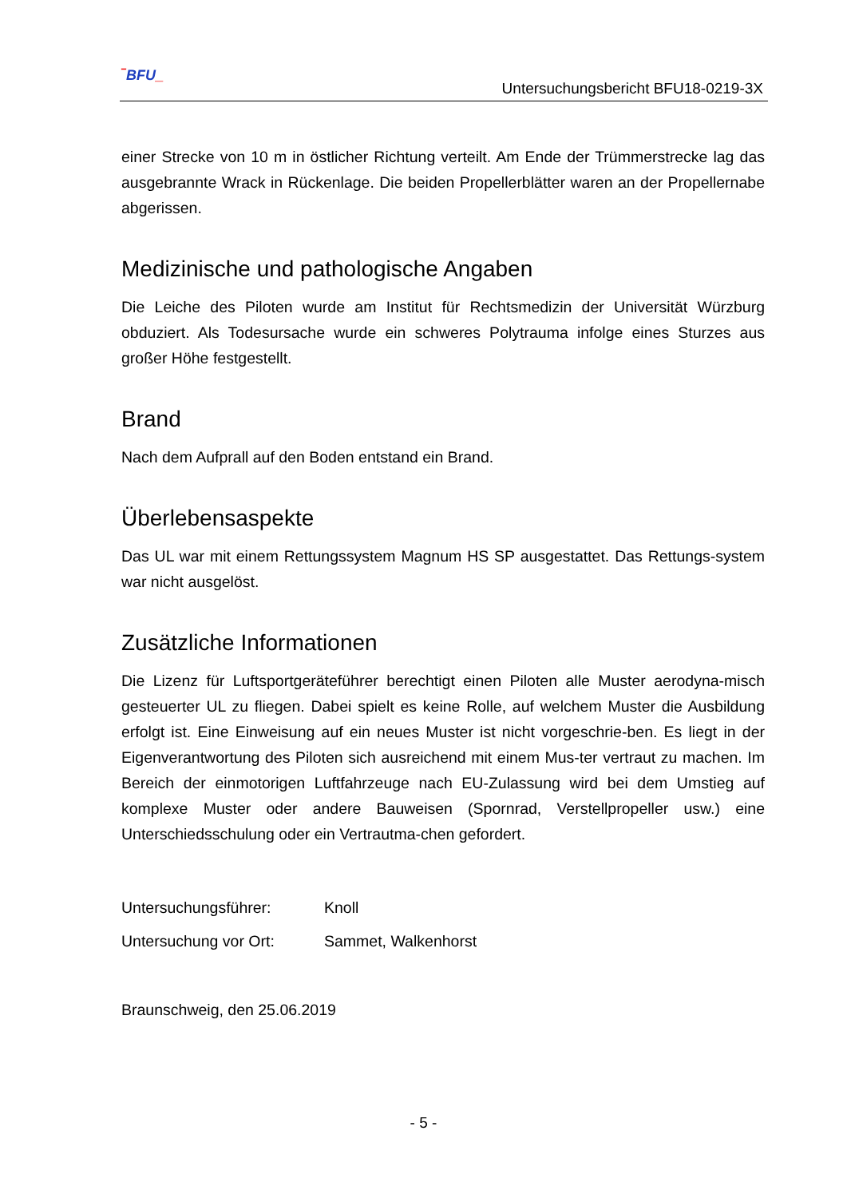‾BFU_
Untersuchungsbericht BFU18-0219-3X
einer Strecke von 10 m in östlicher Richtung verteilt. Am Ende der Trümmerstrecke lag das ausgebrannte Wrack in Rückenlage. Die beiden Propellerblätter waren an der Propellernabe abgerissen.
Medizinische und pathologische Angaben
Die Leiche des Piloten wurde am Institut für Rechtsmedizin der Universität Würzburg obduziert. Als Todesursache wurde ein schweres Polytrauma infolge eines Sturzes aus großer Höhe festgestellt.
Brand
Nach dem Aufprall auf den Boden entstand ein Brand.
Überlebensaspekte
Das UL war mit einem Rettungssystem Magnum HS SP ausgestattet. Das Rettungs-system war nicht ausgelöst.
Zusätzliche Informationen
Die Lizenz für Luftsportgeräteführer berechtigt einen Piloten alle Muster aerodyna-misch gesteuerter UL zu fliegen. Dabei spielt es keine Rolle, auf welchem Muster die Ausbildung erfolgt ist. Eine Einweisung auf ein neues Muster ist nicht vorgeschrie-ben. Es liegt in der Eigenverantwortung des Piloten sich ausreichend mit einem Mus-ter vertraut zu machen. Im Bereich der einmotorigen Luftfahrzeuge nach EU-Zulassung wird bei dem Umstieg auf komplexe Muster oder andere Bauweisen (Spornrad, Verstellpropeller usw.) eine Unterschiedsschulung oder ein Vertrautma-chen gefordert.
| Untersuchungsführer: | Knoll |
| Untersuchung vor Ort: | Sammet, Walkenhorst |
Braunschweig, den 25.06.2019
- 5 -